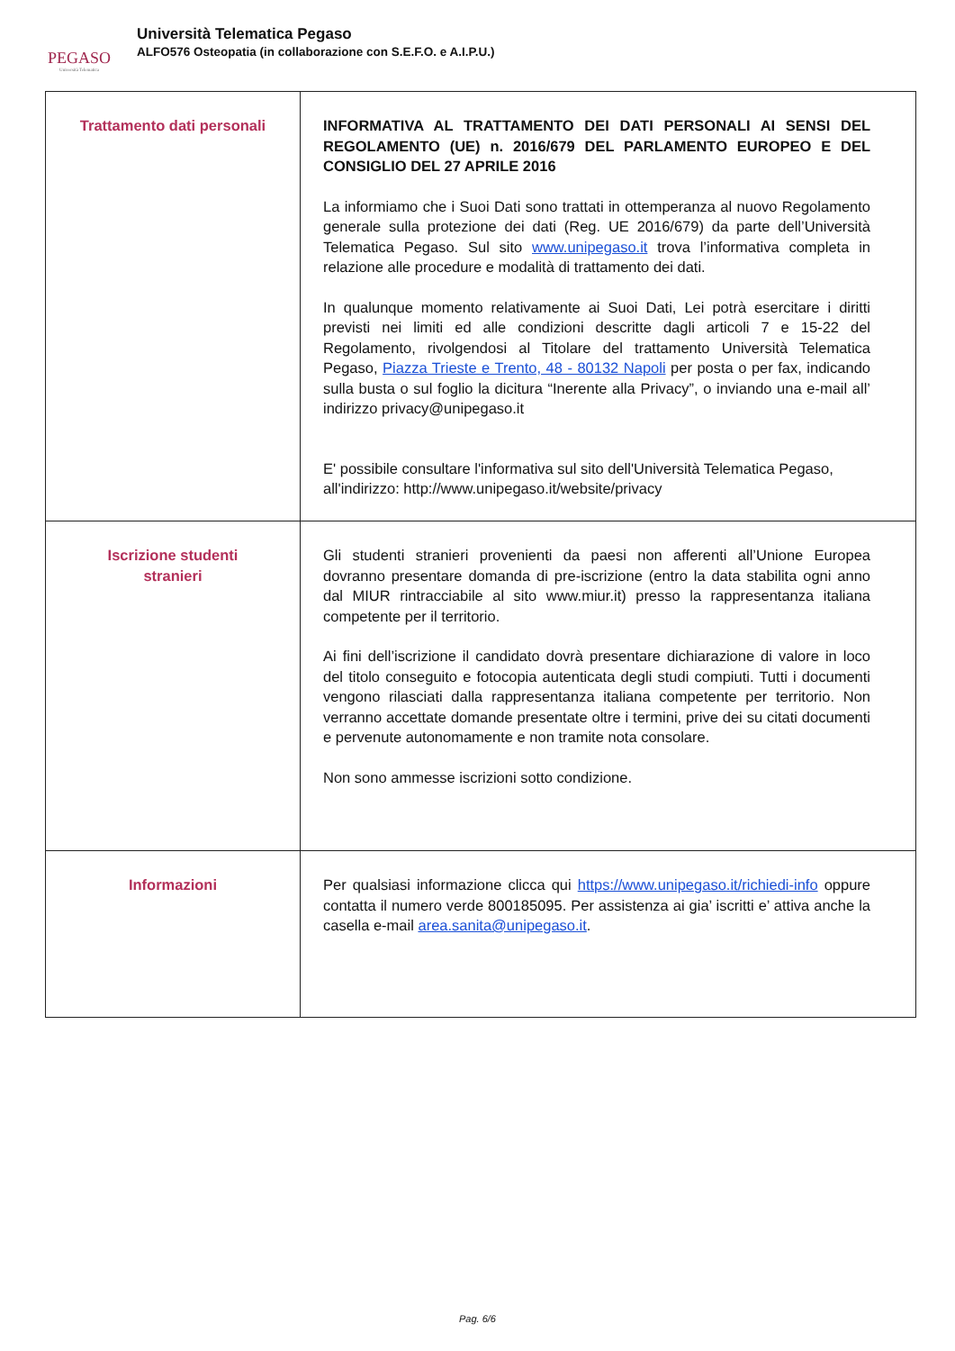PEGASO
Università Telematica
Università Telematica Pegaso
ALFO576 Osteopatia (in collaborazione con S.E.F.O. e A.I.P.U.)
| Trattamento dati personali | INFORMATIVA AL TRATTAMENTO DEI DATI PERSONALI AI SENSI DEL REGOLAMENTO (UE) n. 2016/679 DEL PARLAMENTO EUROPEO E DEL CONSIGLIO DEL 27 APRILE 2016 La informiamo che i Suoi Dati sono trattati in ottemperanza al nuovo Regolamento generale sulla protezione dei dati (Reg. UE 2016/679) da parte dell’Università Telematica Pegaso. Sul sito www.unipegaso.it trova l’informativa completa in relazione alle procedure e modalità di trattamento dei dati. In qualunque momento relativamente ai Suoi Dati, Lei potrà esercitare i diritti previsti nei limiti ed alle condizioni descritte dagli articoli 7 e 15-22 del Regolamento, rivolgendosi al Titolare del trattamento Università Telematica Pegaso, Piazza Trieste e Trento, 48 - 80132 Napoli per posta o per fax, indicando sulla busta o sul foglio la dicitura “Inerente alla Privacy”, o inviando una e-mail all’ indirizzo privacy@unipegaso.it E' possibile consultare l'informativa sul sito dell'Università Telematica Pegaso, all'indirizzo: http://www.unipegaso.it/website/privacy |
| Iscrizione studenti stranieri | Gli studenti stranieri provenienti da paesi non afferenti all’Unione Europea dovranno presentare domanda di pre-iscrizione (entro la data stabilita ogni anno dal MIUR rintracciabile al sito www.miur.it) presso la rappresentanza italiana competente per il territorio. Ai fini dell’iscrizione il candidato dovrà presentare dichiarazione di valore in loco del titolo conseguito e fotocopia autenticata degli studi compiuti. Tutti i documenti vengono rilasciati dalla rappresentanza italiana competente per territorio. Non verranno accettate domande presentate oltre i termini, prive dei su citati documenti e pervenute autonomamente e non tramite nota consolare. Non sono ammesse iscrizioni sotto condizione. |
| Informazioni | Per qualsiasi informazione clicca qui https://www.unipegaso.it/richiedi-info oppure contatta il numero verde 800185095. Per assistenza ai gia’ iscritti e’ attiva anche la casella e-mail area.sanita@unipegaso.it . |
Pag. 6/6